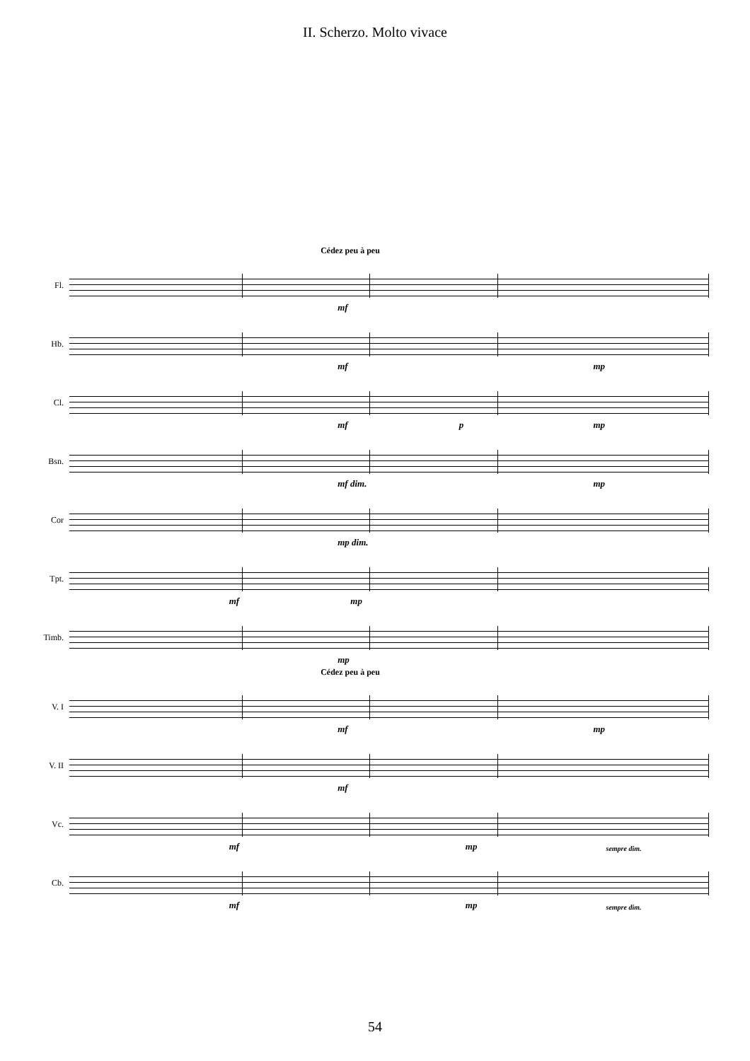II. Scherzo. Molto vivace
Cédez peu à peu
Fl.
mf
Hb.
mf mp
Cl.
mf p mp
Bsn.
mf dim. mp
Cor
mp dim.
Tpt.
mf mp
Timb.
mp
Cédez peu à peu
V. I
mf mp
V. II
mf
Vc.
mf mp sempre dim.
Cb.
mf mp sempre dim.
54